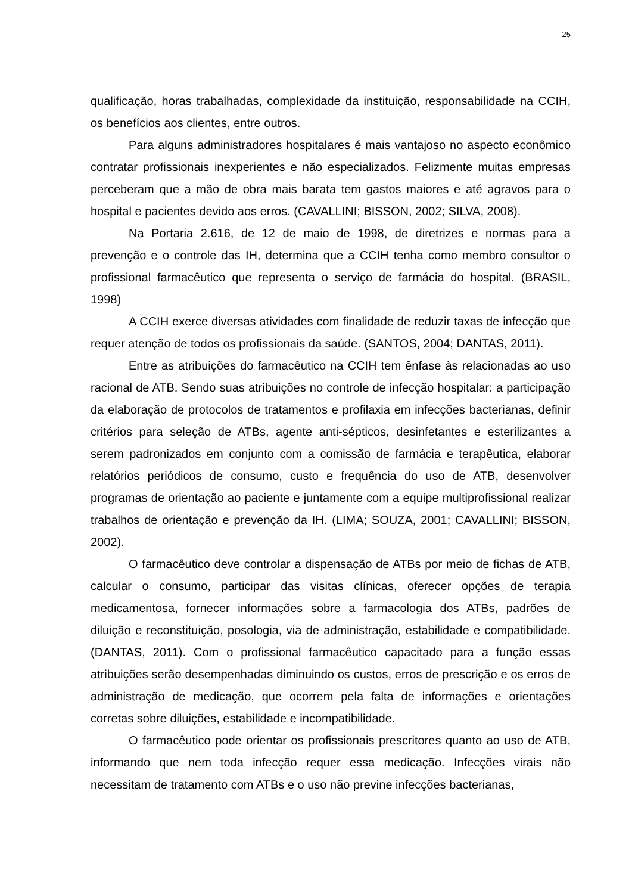25
qualificação, horas trabalhadas, complexidade da instituição, responsabilidade na CCIH, os benefícios aos clientes, entre outros.
Para alguns administradores hospitalares é mais vantajoso no aspecto econômico contratar profissionais inexperientes e não especializados. Felizmente muitas empresas perceberam que a mão de obra mais barata tem gastos maiores e até agravos para o hospital e pacientes devido aos erros. (CAVALLINI; BISSON, 2002; SILVA, 2008).
Na Portaria 2.616, de 12 de maio de 1998, de diretrizes e normas para a prevenção e o controle das IH, determina que a CCIH tenha como membro consultor o profissional farmacêutico que representa o serviço de farmácia do hospital. (BRASIL, 1998)
A CCIH exerce diversas atividades com finalidade de reduzir taxas de infecção que requer atenção de todos os profissionais da saúde. (SANTOS, 2004; DANTAS, 2011).
Entre as atribuições do farmacêutico na CCIH tem ênfase às relacionadas ao uso racional de ATB. Sendo suas atribuições no controle de infecção hospitalar: a participação da elaboração de protocolos de tratamentos e profilaxia em infecções bacterianas, definir critérios para seleção de ATBs, agente anti-sépticos, desinfetantes e esterilizantes a serem padronizados em conjunto com a comissão de farmácia e terapêutica, elaborar relatórios periódicos de consumo, custo e frequência do uso de ATB, desenvolver programas de orientação ao paciente e juntamente com a equipe multiprofissional realizar trabalhos de orientação e prevenção da IH. (LIMA; SOUZA, 2001; CAVALLINI; BISSON, 2002).
O farmacêutico deve controlar a dispensação de ATBs por meio de fichas de ATB, calcular o consumo, participar das visitas clínicas, oferecer opções de terapia medicamentosa, fornecer informações sobre a farmacologia dos ATBs, padrões de diluição e reconstituição, posologia, via de administração, estabilidade e compatibilidade. (DANTAS, 2011). Com o profissional farmacêutico capacitado para a função essas atribuições serão desempenhadas diminuindo os custos, erros de prescrição e os erros de administração de medicação, que ocorrem pela falta de informações e orientações corretas sobre diluições, estabilidade e incompatibilidade.
O farmacêutico pode orientar os profissionais prescritores quanto ao uso de ATB, informando que nem toda infecção requer essa medicação. Infecções virais não necessitam de tratamento com ATBs e o uso não previne infecções bacterianas,